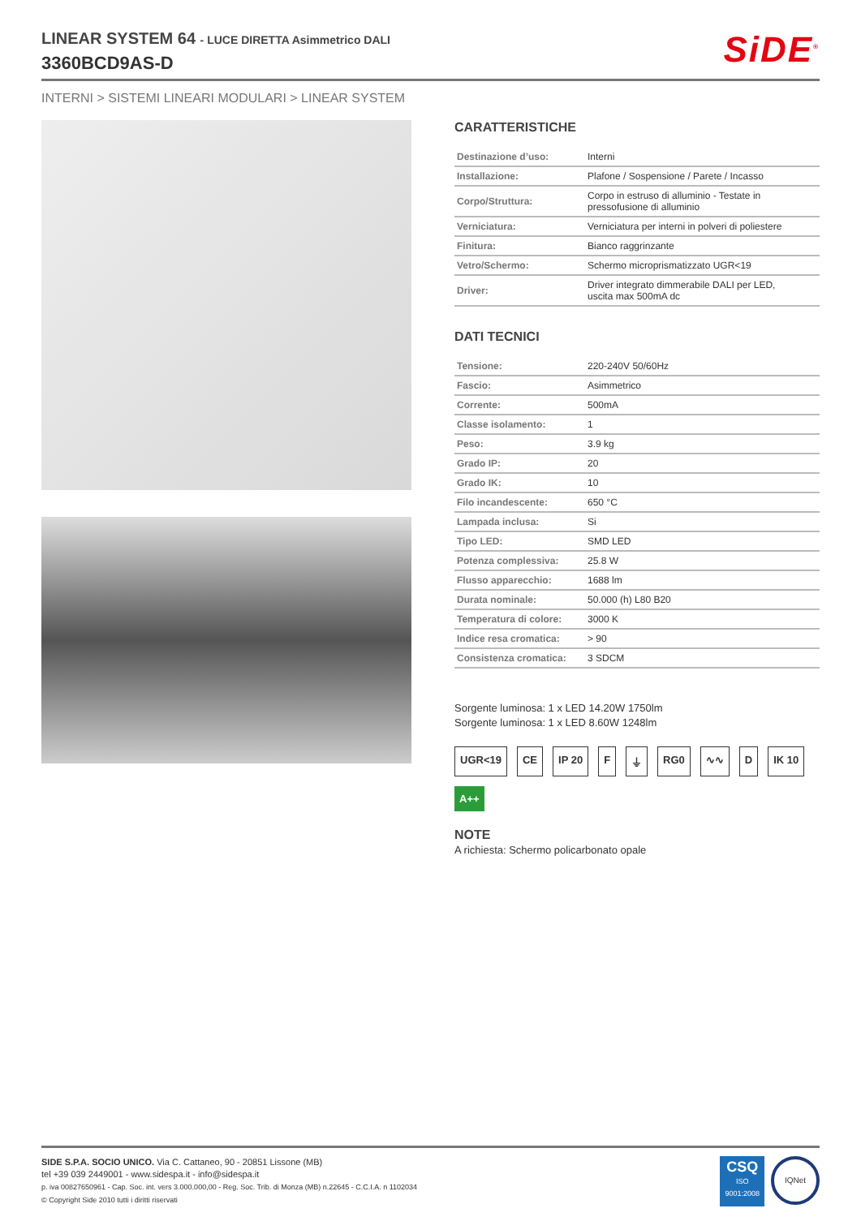LINEAR SYSTEM 64 - LUCE DIRETTA Asimmetrico DALI
3360BCD9AS-D
SiDE<sup>®</sup>
INTERNI > SISTEMI LINEARI MODULARI > LINEAR SYSTEM
CARATTERISTICHE
| Destinazione d’uso: | Interni |
| Installazione: | Plafone / Sospensione / Parete / Incasso |
| Corpo/Struttura: | Corpo in estruso di alluminio - Testate in pressofusione di alluminio |
| Verniciatura: | Verniciatura per interni in polveri di poliestere |
| Finitura: | Bianco raggrinzante |
| Vetro/Schermo: | Schermo microprismatizzato UGR<19 |
| Driver: | Driver integrato dimmerabile DALI per LED, uscita max 500mA dc |
DATI TECNICI
| Tensione: | 220-240V 50/60Hz |
| Fascio: | Asimmetrico |
| Corrente: | 500mA |
| Classe isolamento: | 1 |
| Peso: | 3.9 kg |
| Grado IP: | 20 |
| Grado IK: | 10 |
| Filo incandescente: | 650 °C |
| Lampada inclusa: | Si |
| Tipo LED: | SMD LED |
| Potenza complessiva: | 25.8 W |
| Flusso apparecchio: | 1688 lm |
| Durata nominale: | 50.000 (h) L80 B20 |
| Temperatura di colore: | 3000 K |
| Indice resa cromatica: | > 90 |
| Consistenza cromatica: | 3 SDCM |
Sorgente luminosa: 1 x LED 14.20W 1750lm
Sorgente luminosa: 1 x LED 8.60W 1248lm
UGR<19 CE IP 20 F ⏚ RG0 ∿∿ D IK 10 A++
NOTE
A richiesta: Schermo policarbonato opale
SIDE S.P.A. SOCIO UNICO. Via C. Cattaneo, 90 - 20851 Lissone (MB)
tel +39 039 2449001 - www.sidespa.it - info@sidespa.it
p. iva 00827650961 - Cap. Soc. int. vers 3.000.000,00 - Reg. Soc. Trib. di Monza (MB) n.22645 - C.C.I.A. n 1102034
© Copyright Side 2010 tutti i diritti riservati
CSQ
ISO
9001:2008
IQNet